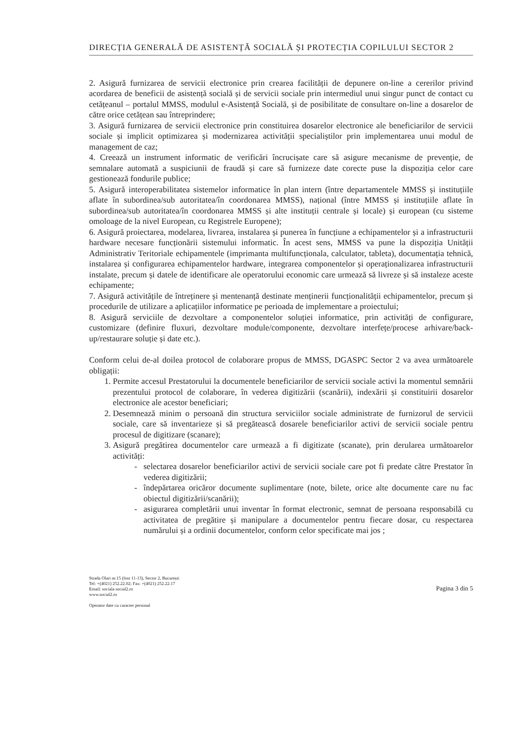DIRECȚIA GENERALĂ DE ASISTENȚĂ SOCIALĂ ȘI PROTECȚIA COPILULUI SECTOR 2
2. Asigură furnizarea de servicii electronice prin crearea facilității de depunere on-line a cererilor privind acordarea de beneficii de asistență socială și de servicii sociale prin intermediul unui singur punct de contact cu cetățeanul – portalul MMSS, modulul e-Asistență Socială, și de posibilitate de consultare on-line a dosarelor de către orice cetățean sau întreprindere;
3. Asigură furnizarea de servicii electronice prin constituirea dosarelor electronice ale beneficiarilor de servicii sociale și implicit optimizarea și modernizarea activității specialiștilor prin implementarea unui modul de management de caz;
4. Creează un instrument informatic de verificări încrucișate care să asigure mecanisme de prevenție, de semnalare automată a suspiciunii de fraudă și care să furnizeze date corecte puse la dispoziția celor care gestionează fondurile publice;
5. Asigură interoperabilitatea sistemelor informatice în plan intern (între departamentele MMSS și instituțiile aflate în subordinea/sub autoritatea/în coordonarea MMSS), național (între MMSS și instituțiile aflate în subordinea/sub autoritatea/în coordonarea MMSS și alte instituții centrale și locale) și european (cu sisteme omoloage de la nivel European, cu Registrele Europene);
6. Asigură proiectarea, modelarea, livrarea, instalarea și punerea în funcțiune a echipamentelor și a infrastructurii hardware necesare funcționării sistemului informatic. În acest sens, MMSS va pune la dispoziția Unității Administrativ Teritoriale echipamentele (imprimanta multifuncționala, calculator, tableta), documentația tehnică, instalarea și configurarea echipamentelor hardware, integrarea componentelor și operaționalizarea infrastructurii instalate, precum și datele de identificare ale operatorului economic care urmează să livreze și să instaleze aceste echipamente;
7. Asigură activitățile de întreținere și mentenanță destinate menținerii funcționalității echipamentelor, precum și procedurile de utilizare a aplicațiilor informatice pe perioada de implementare a proiectului;
8. Asigură serviciile de dezvoltare a componentelor soluției informatice, prin activități de configurare, customizare (definire fluxuri, dezvoltare module/componente, dezvoltare interfețe/procese arhivare/back-up/restaurare soluție și date etc.).
Conform celui de-al doilea protocol de colaborare propus de MMSS, DGASPC Sector 2 va avea următoarele obligații:
1. Permite accesul Prestatorului la documentele beneficiarilor de servicii sociale activi la momentul semnării prezentului protocol de colaborare, în vederea digitizării (scanării), indexării și constituirii dosarelor electronice ale acestor beneficiari;
2. Desemnează minim o persoană din structura serviciilor sociale administrate de furnizorul de servicii sociale, care să inventarieze și să pregătească dosarele beneficiarilor activi de servicii sociale pentru procesul de digitizare (scanare);
3. Asigură pregătirea documentelor care urmează a fi digitizate (scanate), prin derularea următoarelor activități:
selectarea dosarelor beneficiarilor activi de servicii sociale care pot fi predate către Prestator în vederea digitizării;
îndepărtarea oricăror documente suplimentare (note, bilete, orice alte documente care nu fac obiectul digitizării/scanării);
asigurarea completării unui inventar în format electronic, semnat de persoana responsabilă cu activitatea de pregătire și manipulare a documentelor pentru fiecare dosar, cu respectarea numărului și a ordinii documentelor, conform celor specificate mai jos ;
Strada Olari nr.15 (fost 11-13), Sector 2, București
Tel: +(4021) 252.22.02; Fax: +(4021) 252.22.17
Email: sociala social2.ro
www.social2.ro
Operator date cu caracter personal
Pagina 3 din 5